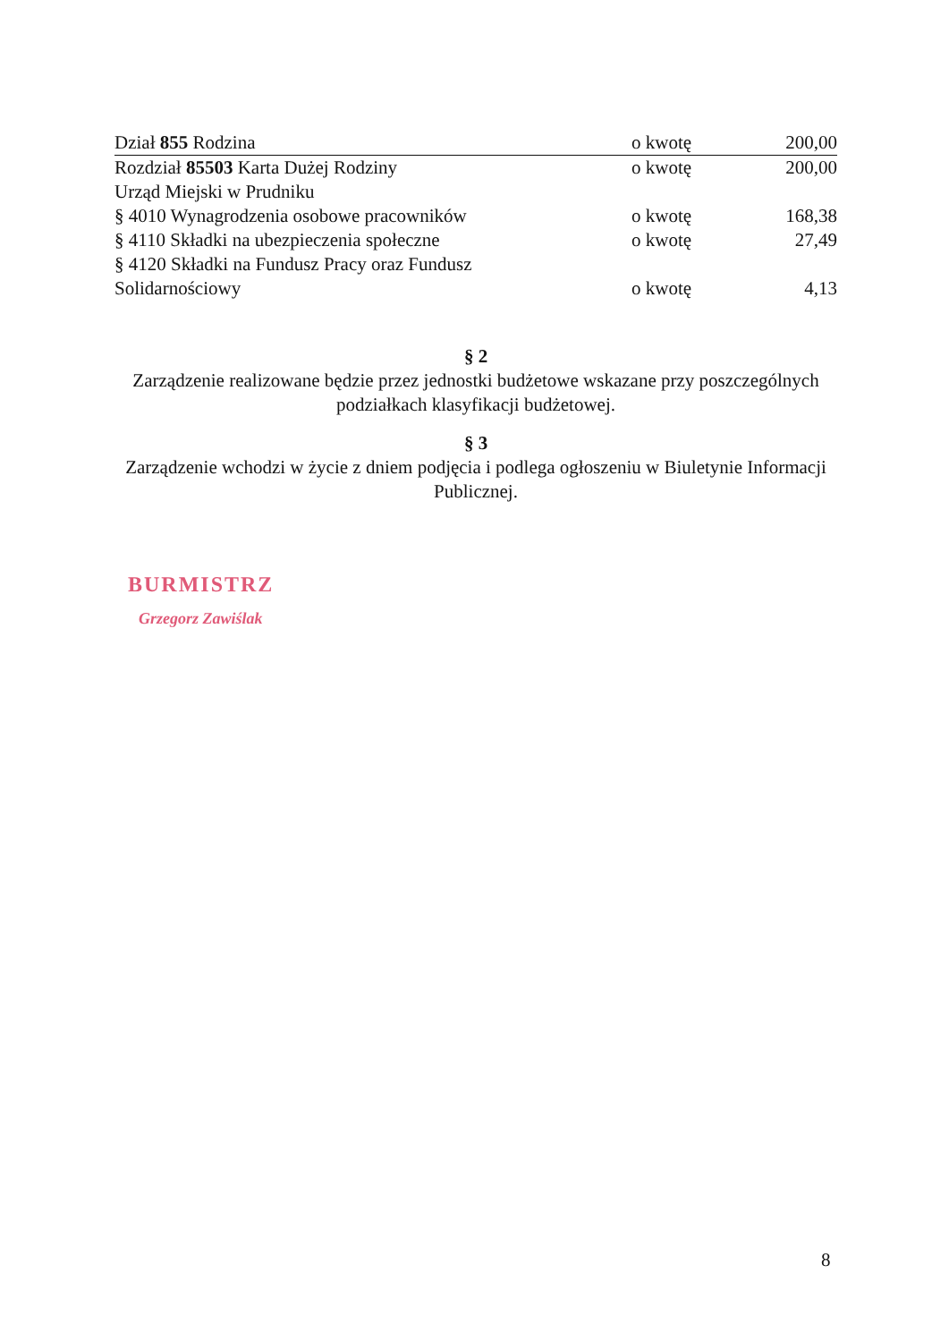| Dział 855 Rodzina | o kwotę | 200,00 |
| Rozdział 85503 Karta Dużej Rodziny | o kwotę | 200,00 |
| Urząd Miejski w Prudniku | | |
| § 4010 Wynagrodzenia osobowe pracowników | o kwotę | 168,38 |
| § 4110 Składki na ubezpieczenia społeczne | o kwotę | 27,49 |
| § 4120 Składki na Fundusz Pracy oraz Fundusz Solidarnościowy | o kwotę | 4,13 |
§ 2
Zarządzenie realizowane będzie przez jednostki budżetowe wskazane przy poszczególnych podziałkach klasyfikacji budżetowej.
§ 3
Zarządzenie wchodzi w życie z dniem podjęcia i podlega ogłoszeniu w Biuletynie Informacji Publicznej.
BURMISTRZ
Grzegorz Zawiślak
8